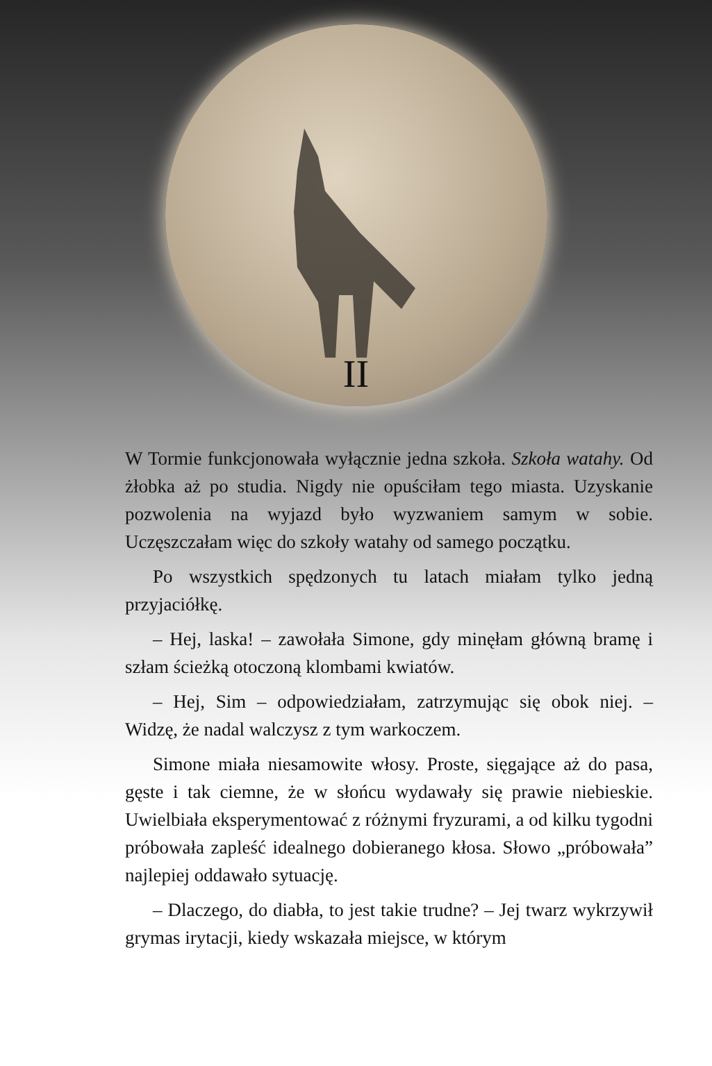II
W Tormie funkcjonowała wyłącznie jedna szkoła. Szkoła watahy. Od żłobka aż po studia. Nigdy nie opuściłam tego miasta. Uzyskanie pozwolenia na wyjazd było wyzwaniem samym w sobie. Uczęszczałam więc do szkoły watahy od samego początku.
Po wszystkich spędzonych tu latach miałam tylko jedną przyjaciółkę.
– Hej, laska! – zawołała Simone, gdy minęłam główną bramę i szłam ścieżką otoczoną klombami kwiatów.
– Hej, Sim – odpowiedziałam, zatrzymując się obok niej. – Widzę, że nadal walczysz z tym warkoczem.
Simone miała niesamowite włosy. Proste, sięgające aż do pasa, gęste i tak ciemne, że w słońcu wydawały się prawie niebieskie. Uwielbiała eksperymentować z różnymi fryzurami, a od kilku tygodni próbowała zapleść idealnego dobieranego kłosa. Słowo „próbowała” najlepiej oddawało sytuację.
– Dlaczego, do diabła, to jest takie trudne? – Jej twarz wykrzywił grymas irytacji, kiedy wskazała miejsce, w którym